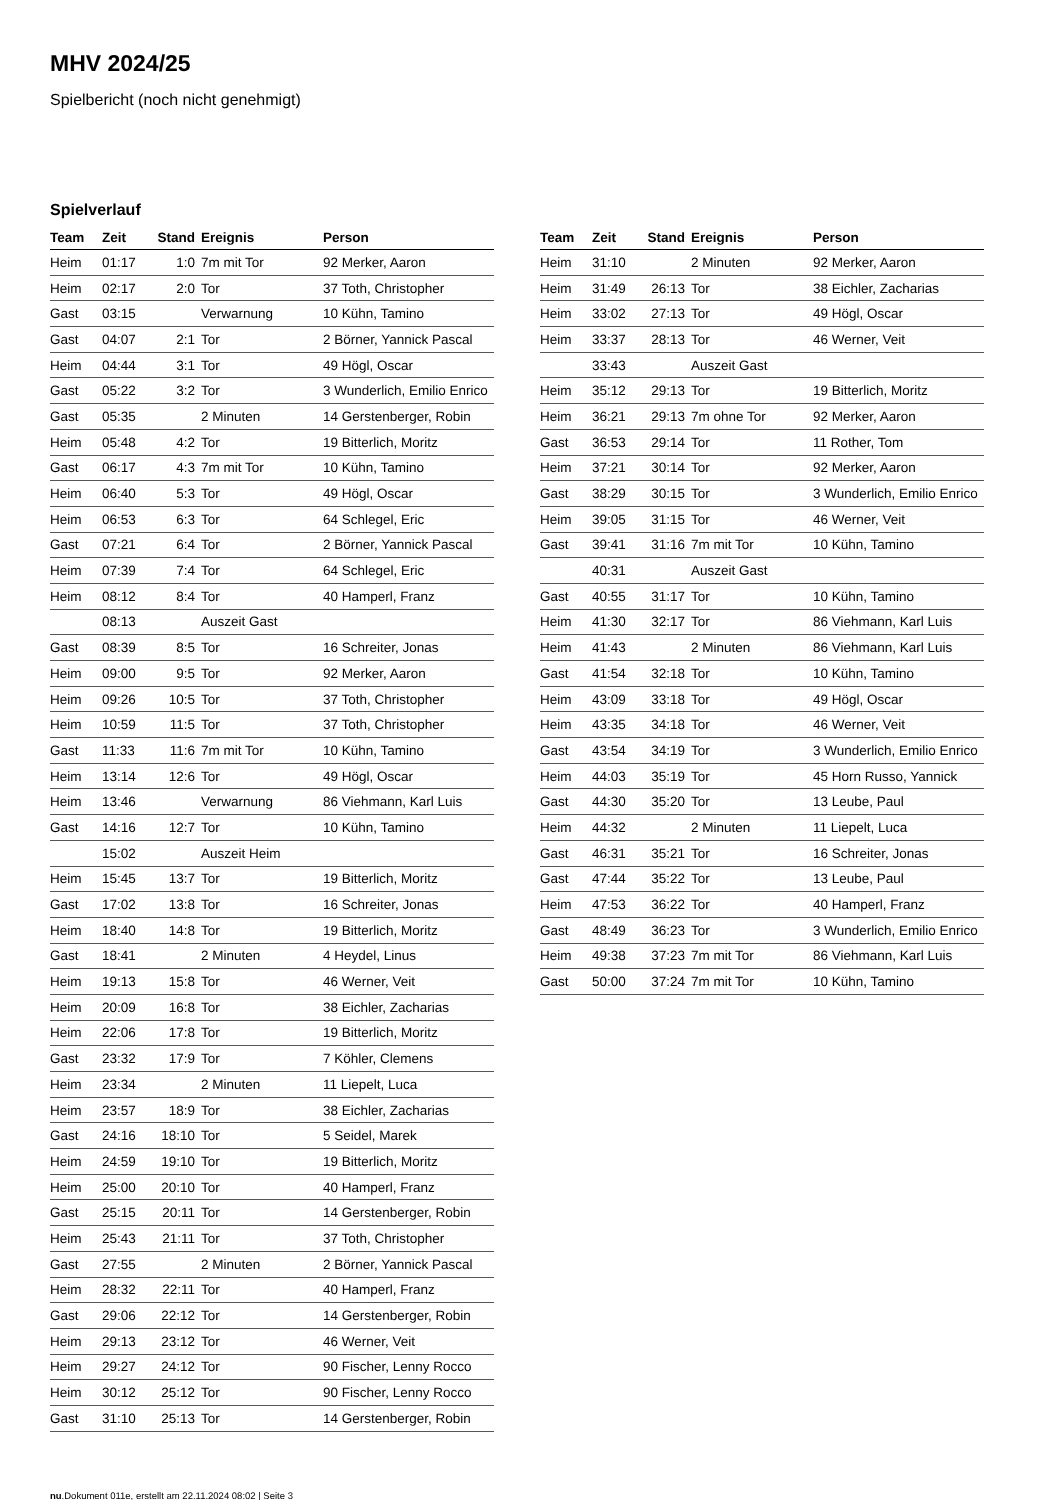MHV 2024/25
Spielbericht (noch nicht genehmigt)
Spielverlauf
| Team | Zeit | Stand | Ereignis | Person |
| --- | --- | --- | --- | --- |
| Heim | 01:17 | 1:0 | 7m mit Tor | 92 Merker, Aaron |
| Heim | 02:17 | 2:0 | Tor | 37 Toth, Christopher |
| Gast | 03:15 | | Verwarnung | 10 Kühn, Tamino |
| Gast | 04:07 | 2:1 | Tor | 2 Börner, Yannick Pascal |
| Heim | 04:44 | 3:1 | Tor | 49 Högl, Oscar |
| Gast | 05:22 | 3:2 | Tor | 3 Wunderlich, Emilio Enrico |
| Gast | 05:35 | | 2 Minuten | 14 Gerstenberger, Robin |
| Heim | 05:48 | 4:2 | Tor | 19 Bitterlich, Moritz |
| Gast | 06:17 | 4:3 | 7m mit Tor | 10 Kühn, Tamino |
| Heim | 06:40 | 5:3 | Tor | 49 Högl, Oscar |
| Heim | 06:53 | 6:3 | Tor | 64 Schlegel, Eric |
| Gast | 07:21 | 6:4 | Tor | 2 Börner, Yannick Pascal |
| Heim | 07:39 | 7:4 | Tor | 64 Schlegel, Eric |
| Heim | 08:12 | 8:4 | Tor | 40 Hamperl, Franz |
| | 08:13 | | Auszeit Gast | |
| Gast | 08:39 | 8:5 | Tor | 16 Schreiter, Jonas |
| Heim | 09:00 | 9:5 | Tor | 92 Merker, Aaron |
| Heim | 09:26 | 10:5 | Tor | 37 Toth, Christopher |
| Heim | 10:59 | 11:5 | Tor | 37 Toth, Christopher |
| Gast | 11:33 | 11:6 | 7m mit Tor | 10 Kühn, Tamino |
| Heim | 13:14 | 12:6 | Tor | 49 Högl, Oscar |
| Heim | 13:46 | | Verwarnung | 86 Viehmann, Karl Luis |
| Gast | 14:16 | 12:7 | Tor | 10 Kühn, Tamino |
| | 15:02 | | Auszeit Heim | |
| Heim | 15:45 | 13:7 | Tor | 19 Bitterlich, Moritz |
| Gast | 17:02 | 13:8 | Tor | 16 Schreiter, Jonas |
| Heim | 18:40 | 14:8 | Tor | 19 Bitterlich, Moritz |
| Gast | 18:41 | | 2 Minuten | 4 Heydel, Linus |
| Heim | 19:13 | 15:8 | Tor | 46 Werner, Veit |
| Heim | 20:09 | 16:8 | Tor | 38 Eichler, Zacharias |
| Heim | 22:06 | 17:8 | Tor | 19 Bitterlich, Moritz |
| Gast | 23:32 | 17:9 | Tor | 7 Köhler, Clemens |
| Heim | 23:34 | | 2 Minuten | 11 Liepelt, Luca |
| Heim | 23:57 | 18:9 | Tor | 38 Eichler, Zacharias |
| Gast | 24:16 | 18:10 | Tor | 5 Seidel, Marek |
| Heim | 24:59 | 19:10 | Tor | 19 Bitterlich, Moritz |
| Heim | 25:00 | 20:10 | Tor | 40 Hamperl, Franz |
| Gast | 25:15 | 20:11 | Tor | 14 Gerstenberger, Robin |
| Heim | 25:43 | 21:11 | Tor | 37 Toth, Christopher |
| Gast | 27:55 | | 2 Minuten | 2 Börner, Yannick Pascal |
| Heim | 28:32 | 22:11 | Tor | 40 Hamperl, Franz |
| Gast | 29:06 | 22:12 | Tor | 14 Gerstenberger, Robin |
| Heim | 29:13 | 23:12 | Tor | 46 Werner, Veit |
| Heim | 29:27 | 24:12 | Tor | 90 Fischer, Lenny Rocco |
| Heim | 30:12 | 25:12 | Tor | 90 Fischer, Lenny Rocco |
| Gast | 31:10 | 25:13 | Tor | 14 Gerstenberger, Robin |
| Team | Zeit | Stand | Ereignis | Person |
| --- | --- | --- | --- | --- |
| Heim | 31:10 | | 2 Minuten | 92 Merker, Aaron |
| Heim | 31:49 | 26:13 | Tor | 38 Eichler, Zacharias |
| Heim | 33:02 | 27:13 | Tor | 49 Högl, Oscar |
| Heim | 33:37 | 28:13 | Tor | 46 Werner, Veit |
| | 33:43 | | Auszeit Gast | |
| Heim | 35:12 | 29:13 | Tor | 19 Bitterlich, Moritz |
| Heim | 36:21 | 29:13 | 7m ohne Tor | 92 Merker, Aaron |
| Gast | 36:53 | 29:14 | Tor | 11 Rother, Tom |
| Heim | 37:21 | 30:14 | Tor | 92 Merker, Aaron |
| Gast | 38:29 | 30:15 | Tor | 3 Wunderlich, Emilio Enrico |
| Heim | 39:05 | 31:15 | Tor | 46 Werner, Veit |
| Gast | 39:41 | 31:16 | 7m mit Tor | 10 Kühn, Tamino |
| | 40:31 | | Auszeit Gast | |
| Gast | 40:55 | 31:17 | Tor | 10 Kühn, Tamino |
| Heim | 41:30 | 32:17 | Tor | 86 Viehmann, Karl Luis |
| Heim | 41:43 | | 2 Minuten | 86 Viehmann, Karl Luis |
| Gast | 41:54 | 32:18 | Tor | 10 Kühn, Tamino |
| Heim | 43:09 | 33:18 | Tor | 49 Högl, Oscar |
| Heim | 43:35 | 34:18 | Tor | 46 Werner, Veit |
| Gast | 43:54 | 34:19 | Tor | 3 Wunderlich, Emilio Enrico |
| Heim | 44:03 | 35:19 | Tor | 45 Horn Russo, Yannick |
| Gast | 44:30 | 35:20 | Tor | 13 Leube, Paul |
| Heim | 44:32 | | 2 Minuten | 11 Liepelt, Luca |
| Gast | 46:31 | 35:21 | Tor | 16 Schreiter, Jonas |
| Gast | 47:44 | 35:22 | Tor | 13 Leube, Paul |
| Heim | 47:53 | 36:22 | Tor | 40 Hamperl, Franz |
| Gast | 48:49 | 36:23 | Tor | 3 Wunderlich, Emilio Enrico |
| Heim | 49:38 | 37:23 | 7m mit Tor | 86 Viehmann, Karl Luis |
| Gast | 50:00 | 37:24 | 7m mit Tor | 10 Kühn, Tamino |
nu.Dokument 011e, erstellt am 22.11.2024 08:02 | Seite 3